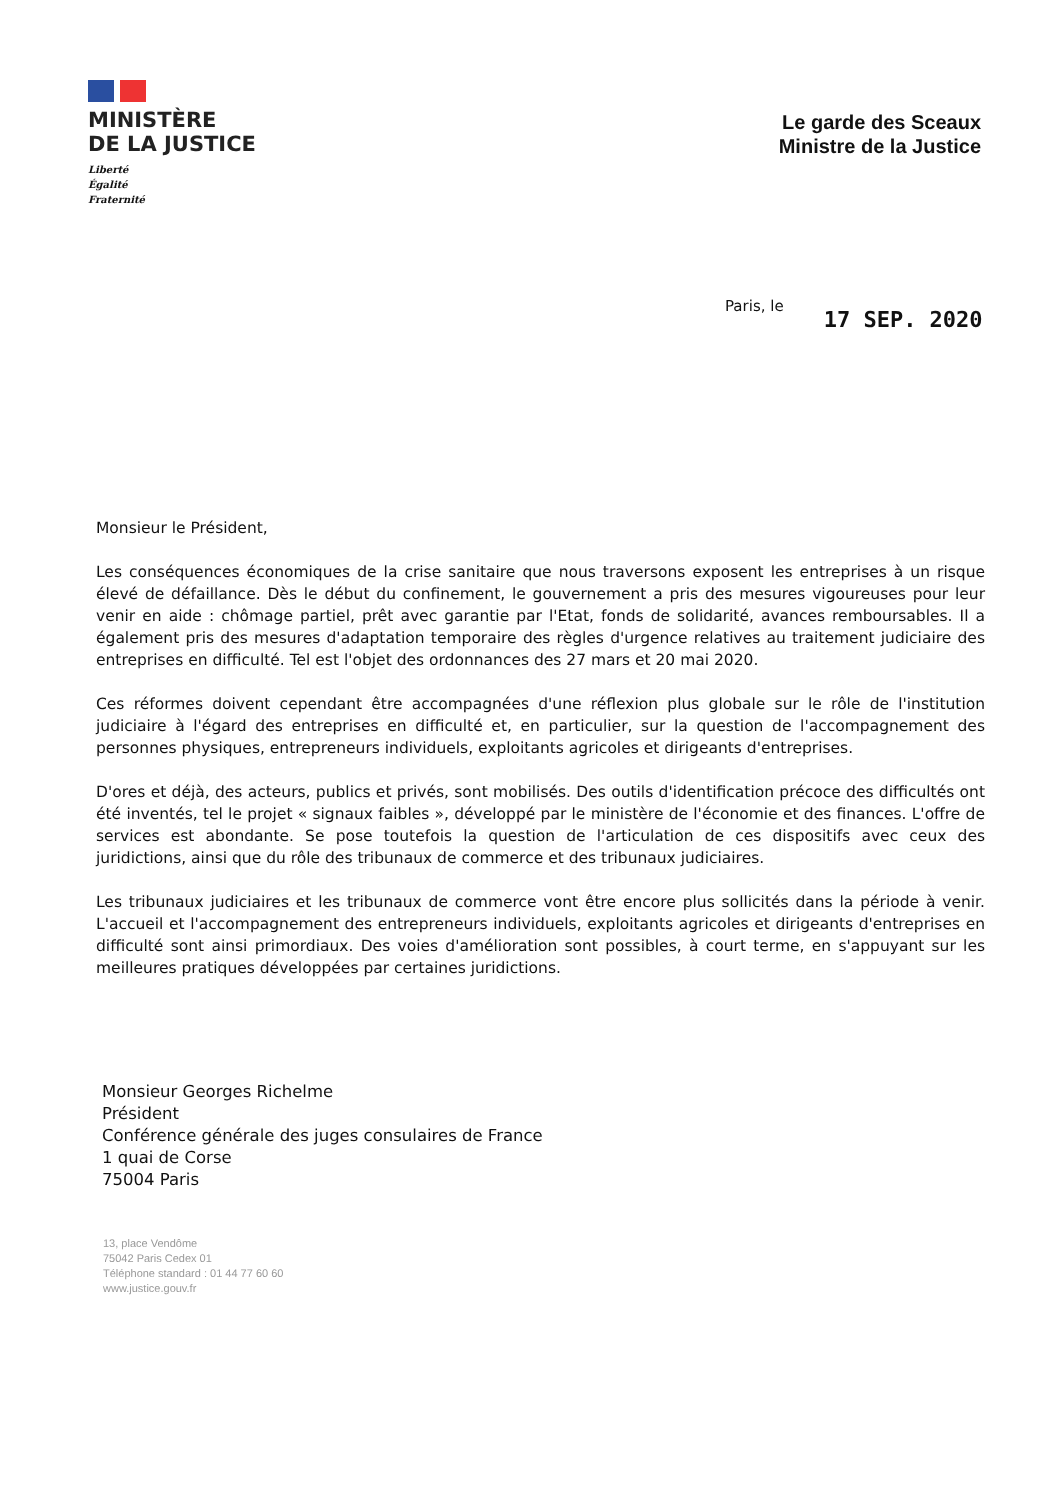MINISTÈRE
DE LA JUSTICE
Liberté
Égalité
Fraternité
Le garde des Sceaux
Ministre de la Justice
Paris, le 17 SEP. 2020
Monsieur le Président,
Les conséquences économiques de la crise sanitaire que nous traversons exposent les entreprises à un risque élevé de défaillance. Dès le début du confinement, le gouvernement a pris des mesures vigoureuses pour leur venir en aide : chômage partiel, prêt avec garantie par l'Etat, fonds de solidarité, avances remboursables. Il a également pris des mesures d'adaptation temporaire des règles d'urgence relatives au traitement judiciaire des entreprises en difficulté. Tel est l'objet des ordonnances des 27 mars et 20 mai 2020.
Ces réformes doivent cependant être accompagnées d'une réflexion plus globale sur le rôle de l'institution judiciaire à l'égard des entreprises en difficulté et, en particulier, sur la question de l'accompagnement des personnes physiques, entrepreneurs individuels, exploitants agricoles et dirigeants d'entreprises.
D'ores et déjà, des acteurs, publics et privés, sont mobilisés. Des outils d'identification précoce des difficultés ont été inventés, tel le projet « signaux faibles », développé par le ministère de l'économie et des finances. L'offre de services est abondante. Se pose toutefois la question de l'articulation de ces dispositifs avec ceux des juridictions, ainsi que du rôle des tribunaux de commerce et des tribunaux judiciaires.
Les tribunaux judiciaires et les tribunaux de commerce vont être encore plus sollicités dans la période à venir. L'accueil et l'accompagnement des entrepreneurs individuels, exploitants agricoles et dirigeants d'entreprises en difficulté sont ainsi primordiaux. Des voies d'amélioration sont possibles, à court terme, en s'appuyant sur les meilleures pratiques développées par certaines juridictions.
Monsieur Georges Richelme
Président
Conférence générale des juges consulaires de France
1 quai de Corse
75004 Paris
13, place Vendôme
75042 Paris Cedex 01
Téléphone standard : 01 44 77 60 60
www.justice.gouv.fr